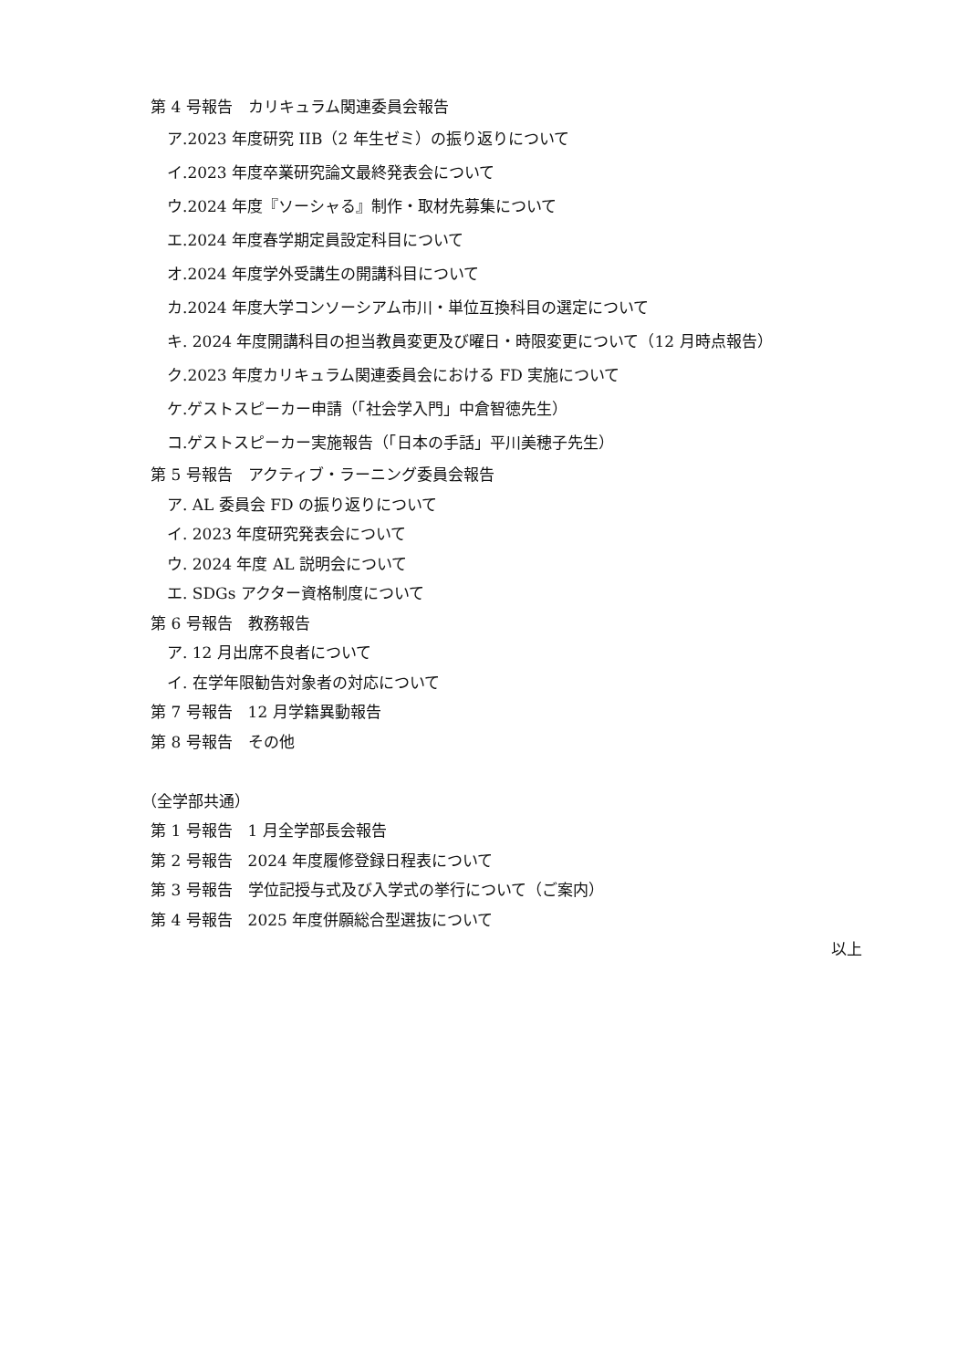第 4 号報告　カリキュラム関連委員会報告
ア.2023 年度研究 IIB（2 年生ゼミ）の振り返りについて
イ.2023 年度卒業研究論文最終発表会について
ウ.2024 年度『ソーシャる』制作・取材先募集について
エ.2024 年度春学期定員設定科目について
オ.2024 年度学外受講生の開講科目について
カ.2024 年度大学コンソーシアム市川・単位互換科目の選定について
キ. 2024 年度開講科目の担当教員変更及び曜日・時限変更について（12 月時点報告）
ク.2023 年度カリキュラム関連委員会における FD 実施について
ケ.ゲストスピーカー申請（「社会学入門」中倉智徳先生）
コ.ゲストスピーカー実施報告（「日本の手話」平川美穂子先生）
第 5 号報告　アクティブ・ラーニング委員会報告
ア. AL 委員会 FD の振り返りについて
イ. 2023 年度研究発表会について
ウ. 2024 年度 AL 説明会について
エ. SDGs アクター資格制度について
第 6 号報告　教務報告
ア. 12 月出席不良者について
イ. 在学年限勧告対象者の対応について
第 7 号報告　12 月学籍異動報告
第 8 号報告　その他
（全学部共通）
第 1 号報告　1 月全学部長会報告
第 2 号報告　2024 年度履修登録日程表について
第 3 号報告　学位記授与式及び入学式の挙行について（ご案内）
第 4 号報告　2025 年度併願総合型選抜について
以上